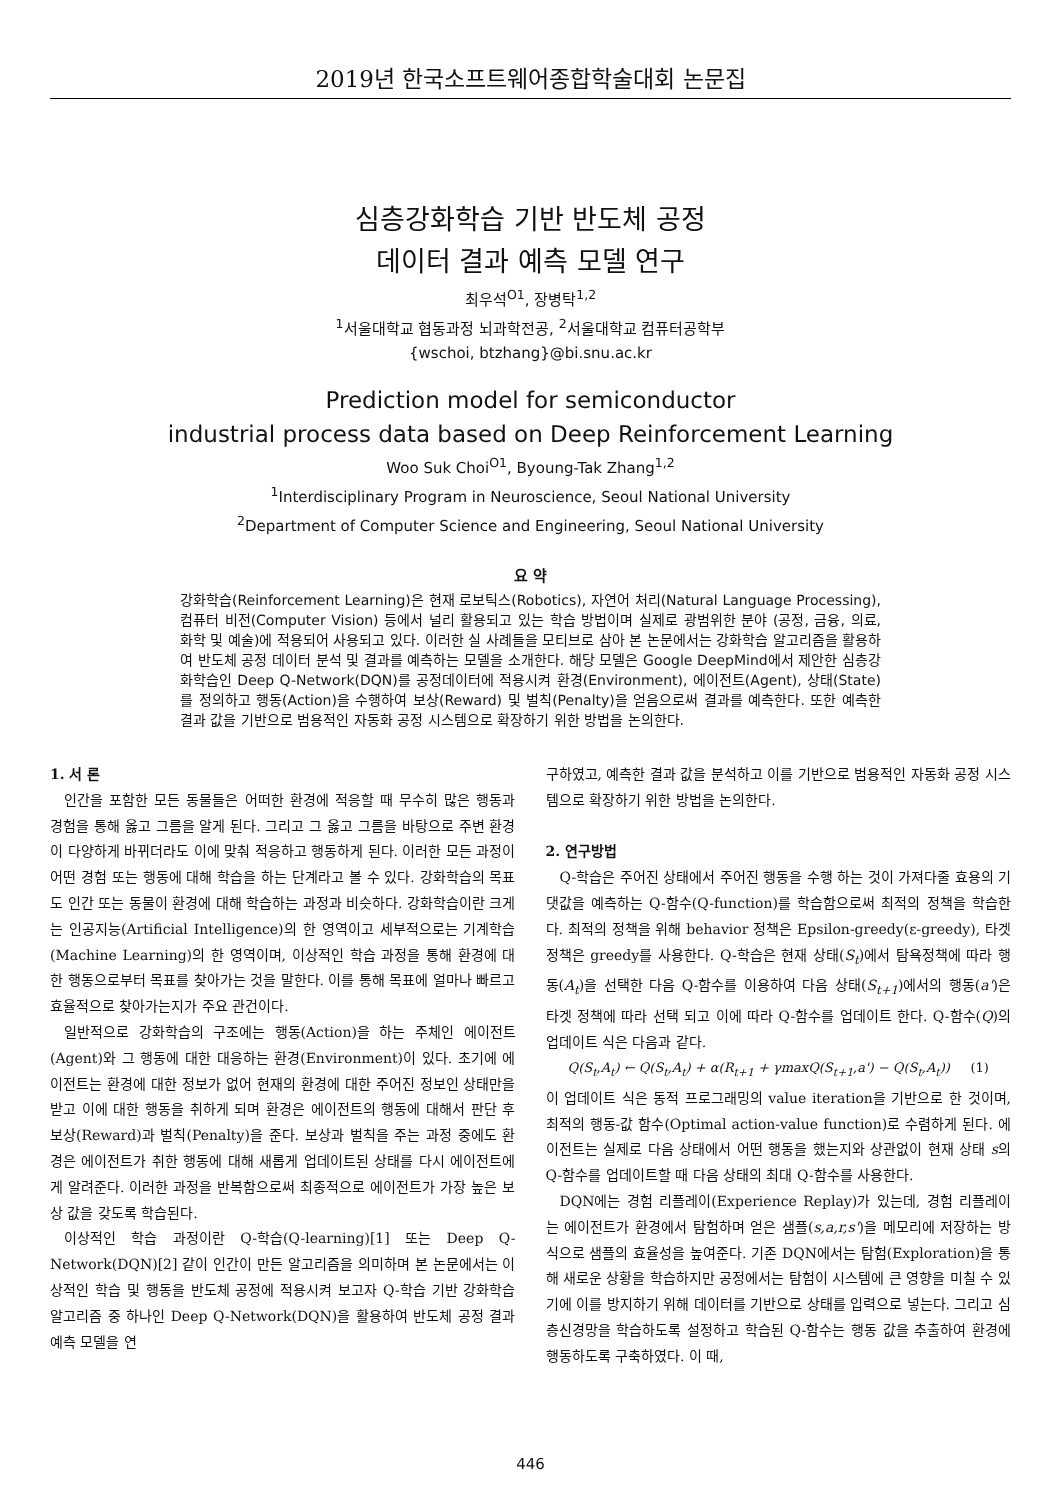2019년 한국소프트웨어종합학술대회 논문집
심층강화학습 기반 반도체 공정
데이터 결과 예측 모델 연구
최우석<sup>O1</sup>, 장병탁<sup>1,2</sup>
<sup>1</sup> 서울대학교 협동과정 뇌과학전공, <sup>2</sup>서울대학교 컴퓨터공학부
{wschoi, btzhang}@bi.snu.ac.kr
Prediction model for semiconductor
industrial process data based on Deep Reinforcement Learning
Woo Suk Choi<sup>O1</sup>, Byoung-Tak Zhang<sup>1,2</sup>
<sup>1</sup> Interdisciplinary Program in Neuroscience, Seoul National University
<sup>2</sup> Department of Computer Science and Engineering, Seoul National University
요 약
강화학습(Reinforcement Learning)은 현재 로보틱스(Robotics), 자연어 처리(Natural Language Processing), 컴퓨터 비전(Computer Vision) 등에서 널리 활용되고 있는 학습 방법이며 실제로 광범위한 분야 (공정, 금융, 의료, 화학 및 예술)에 적용되어 사용되고 있다. 이러한 실 사례들을 모티브로 삼아 본 논문에서는 강화학습 알고리즘을 활용하여 반도체 공정 데이터 분석 및 결과를 예측하는 모델을 소개한다. 해당 모델은 Google DeepMind에서 제안한 심층강화학습인 Deep Q-Network(DQN)를 공정데이터에 적용시켜 환경(Environment), 에이전트(Agent), 상태(State)를 정의하고 행동(Action)을 수행하여 보상(Reward) 및 벌칙(Penalty)을 얻음으로써 결과를 예측한다. 또한 예측한 결과 값을 기반으로 범용적인 자동화 공정 시스템으로 확장하기 위한 방법을 논의한다.
1. 서 론
인간을 포함한 모든 동물들은 어떠한 환경에 적응할 때 무수히 많은 행동과 경험을 통해 옳고 그름을 알게 된다. 그리고 그 옳고 그름을 바탕으로 주변 환경이 다양하게 바뀌더라도 이에 맞춰 적응하고 행동하게 된다. 이러한 모든 과정이 어떤 경험 또는 행동에 대해 학습을 하는 단계라고 볼 수 있다. 강화학습의 목표도 인간 또는 동물이 환경에 대해 학습하는 과정과 비슷하다. 강화학습이란 크게는 인공지능(Artificial Intelligence)의 한 영역이고 세부적으로는 기계학습(Machine Learning)의 한 영역이며, 이상적인 학습 과정을 통해 환경에 대한 행동으로부터 목표를 찾아가는 것을 말한다. 이를 통해 목표에 얼마나 빠르고 효율적으로 찾아가는지가 주요 관건이다.
일반적으로 강화학습의 구조에는 행동(Action)을 하는 주체인 에이전트(Agent)와 그 행동에 대한 대응하는 환경(Environment)이 있다. 초기에 에이전트는 환경에 대한 정보가 없어 현재의 환경에 대한 주어진 정보인 상태만을 받고 이에 대한 행동을 취하게 되며 환경은 에이전트의 행동에 대해서 판단 후 보상(Reward)과 벌칙(Penalty)을 준다. 보상과 벌칙을 주는 과정 중에도 환경은 에이전트가 취한 행동에 대해 새롭게 업데이트된 상태를 다시 에이전트에게 알려준다. 이러한 과정을 반복함으로써 최종적으로 에이전트가 가장 높은 보상 값을 갖도록 학습된다.
이상적인 학습 과정이란 Q-학습(Q-learning)[1] 또는 Deep Q-Network(DQN)[2] 같이 인간이 만든 알고리즘을 의미하며 본 논문에서는 이상적인 학습 및 행동을 반도체 공정에 적용시켜 보고자 Q-학습 기반 강화학습 알고리즘 중 하나인 Deep Q-Network(DQN)을 활용하여 반도체 공정 결과 예측 모델을 연
구하였고, 예측한 결과 값을 분석하고 이를 기반으로 범용적인 자동화 공정 시스템으로 확장하기 위한 방법을 논의한다.
2. 연구방법
Q-학습은 주어진 상태에서 주어진 행동을 수행 하는 것이 가져다줄 효용의 기댓값을 예측하는 Q-함수(Q-function)를 학습함으로써 최적의 정책을 학습한다. 최적의 정책을 위해 behavior 정책은 Epsilon-greedy(ε-greedy), 타겟 정책은 greedy를 사용한다. Q-학습은 현재 상태(S<sub>t</sub>)에서 탐욕정책에 따라 행동(A<sub>t</sub>)을 선택한 다음 Q-함수를 이용하여 다음 상태(S<sub>t+1</sub>)에서의 행동(a')은 타겟 정책에 따라 선택 되고 이에 따라 Q-함수를 업데이트 한다. Q-함수(Q)의 업데이트 식은 다음과 같다.
Q(S<sub>t</sub>,A<sub>t</sub>) ← Q(S<sub>t</sub>,A<sub>t</sub>) + α(R<sub>t+1</sub> + γmaxQ(S<sub>t+1</sub>,a') − Q(S<sub>t</sub>,A<sub>t</sub>)) (1)
이 업데이트 식은 동적 프로그래밍의 value iteration을 기반으로 한 것이며, 최적의 행동-값 함수(Optimal action-value function)로 수렴하게 된다. 에이전트는 실제로 다음 상태에서 어떤 행동을 했는지와 상관없이 현재 상태 s의 Q-함수를 업데이트할 때 다음 상태의 최대 Q-함수를 사용한다.
DQN에는 경험 리플레이(Experience Replay)가 있는데, 경험 리플레이는 에이전트가 환경에서 탐험하며 얻은 샘플(s,a,r,s')을 메모리에 저장하는 방식으로 샘플의 효율성을 높여준다. 기존 DQN에서는 탐험(Exploration)을 통해 새로운 상황을 학습하지만 공정에서는 탐험이 시스템에 큰 영향을 미칠 수 있기에 이를 방지하기 위해 데이터를 기반으로 상태를 입력으로 넣는다. 그리고 심층신경망을 학습하도록 설정하고 학습된 Q-함수는 행동 값을 추출하여 환경에 행동하도록 구축하였다. 이 때,
446